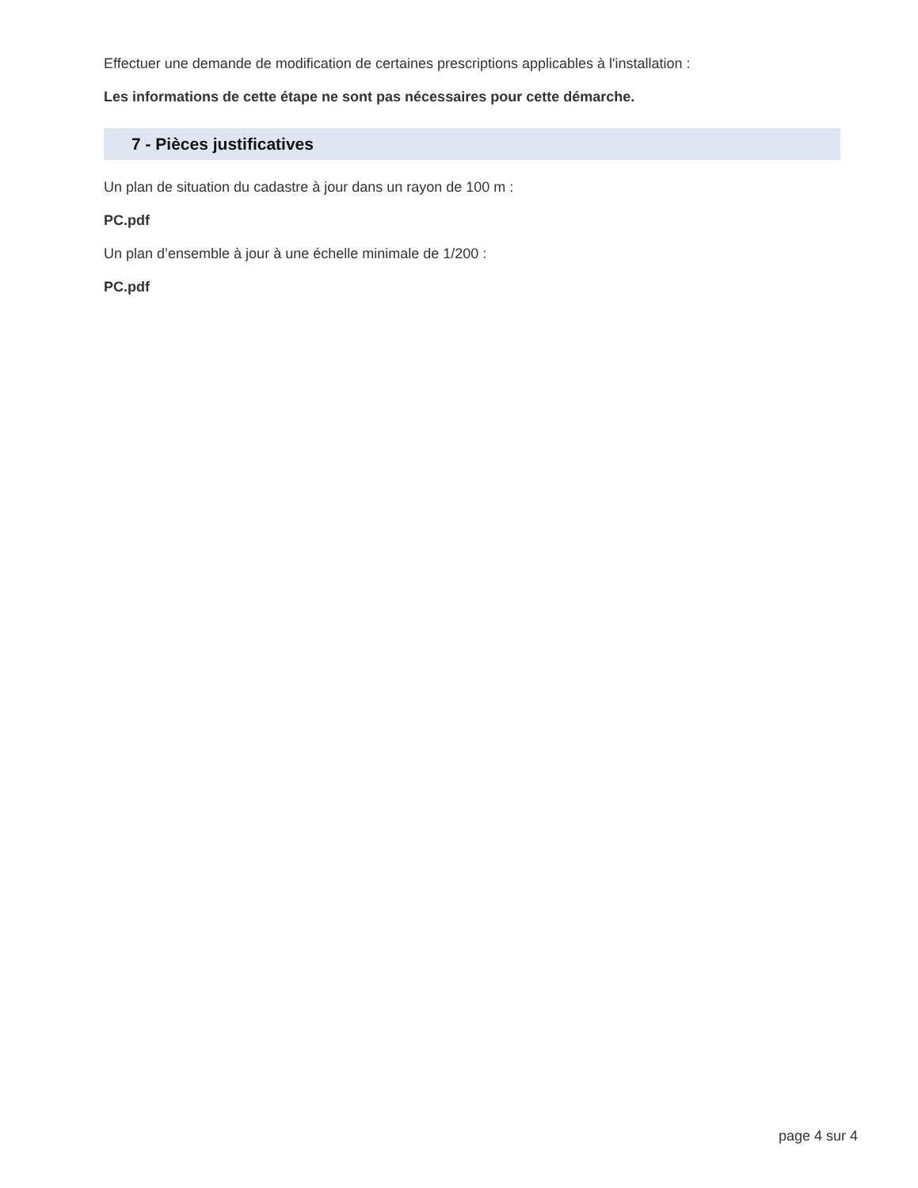Effectuer une demande de modification de certaines prescriptions applicables à l'installation :
Les informations de cette étape ne sont pas nécessaires pour cette démarche.
7 - Pièces justificatives
Un plan de situation du cadastre à jour dans un rayon de 100 m :
PC.pdf
Un plan d’ensemble à jour à une échelle minimale de 1/200 :
PC.pdf
page 4 sur 4